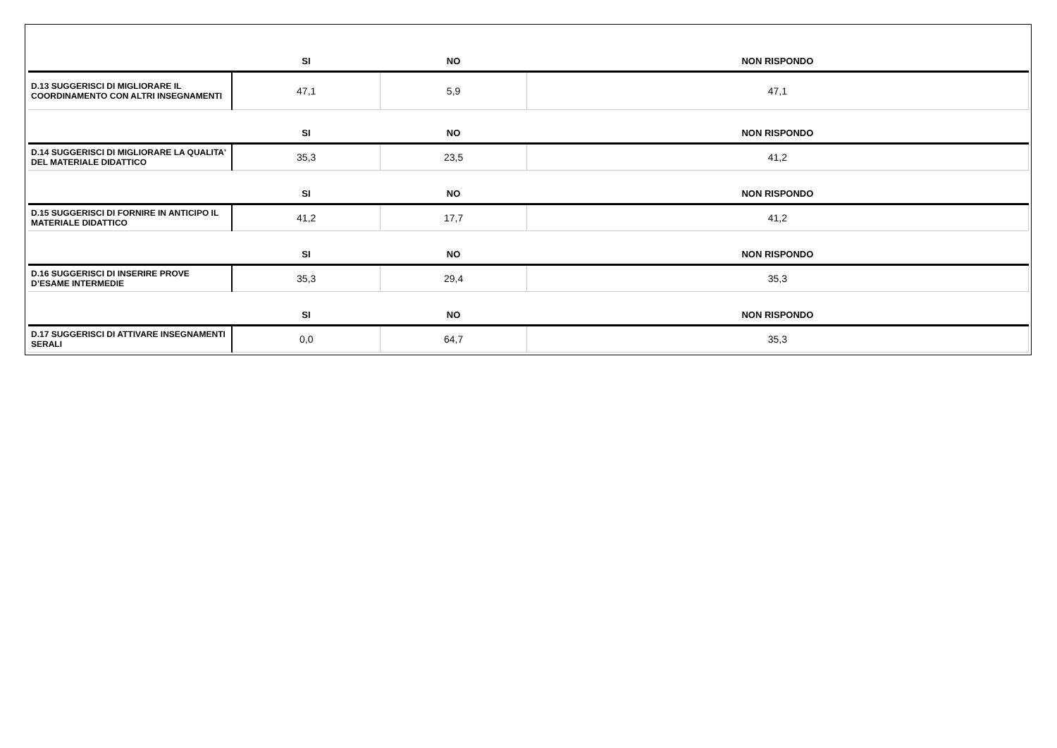| | SI | NO | NON RISPONDO |
| D.13 SUGGERISCI DI MIGLIORARE IL COORDINAMENTO CON ALTRI INSEGNAMENTI | 47,1 | 5,9 | 47,1 |
| | SI | NO | NON RISPONDO |
| D.14 SUGGERISCI DI MIGLIORARE LA QUALITA' DEL MATERIALE DIDATTICO | 35,3 | 23,5 | 41,2 |
| | SI | NO | NON RISPONDO |
| D.15 SUGGERISCI DI FORNIRE IN ANTICIPO IL MATERIALE DIDATTICO | 41,2 | 17,7 | 41,2 |
| | SI | NO | NON RISPONDO |
| D.16 SUGGERISCI DI INSERIRE PROVE D’ESAME INTERMEDIE | 35,3 | 29,4 | 35,3 |
| | SI | NO | NON RISPONDO |
| D.17 SUGGERISCI DI ATTIVARE INSEGNAMENTI SERALI | 0,0 | 64,7 | 35,3 |